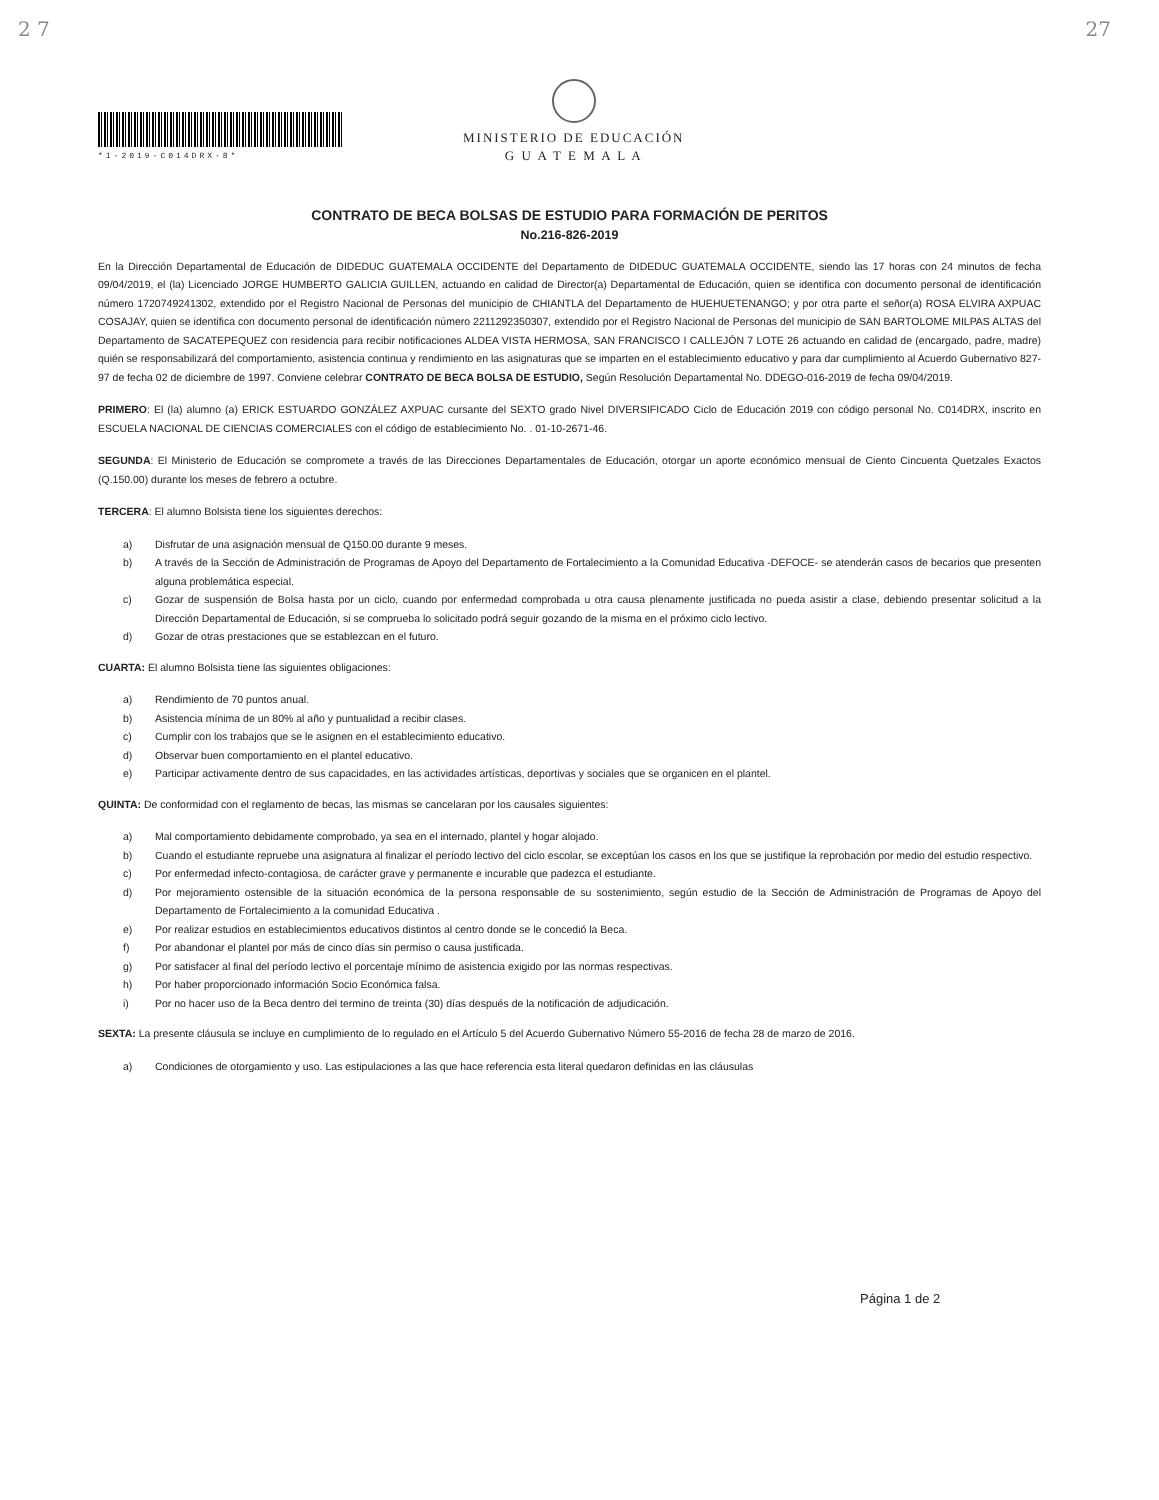2 7 27
*1-2019-C014DRX-8*
MINISTERIO DE EDUCACIÓN
G U A T E M A L A
CONTRATO DE BECA BOLSAS DE ESTUDIO PARA FORMACIÓN DE PERITOS
No.216-826-2019
En la Dirección Departamental de Educación de DIDEDUC GUATEMALA OCCIDENTE del Departamento de DIDEDUC GUATEMALA OCCIDENTE, siendo las 17 horas con 24 minutos de fecha 09/04/2019, el (la) Licenciado JORGE HUMBERTO GALICIA GUILLEN, actuando en calidad de Director(a) Departamental de Educación, quien se identifica con documento personal de identificación número 1720749241302, extendido por el Registro Nacional de Personas del municipio de CHIANTLA del Departamento de HUEHUETENANGO; y por otra parte el señor(a) ROSA ELVIRA AXPUAC COSAJAY, quien se identifica con documento personal de identificación número 2211292350307, extendido por el Registro Nacional de Personas del municipio de SAN BARTOLOME MILPAS ALTAS del Departamento de SACATEPEQUEZ con residencia para recibir notificaciones ALDEA VISTA HERMOSA, SAN FRANCISCO I CALLEJÓN 7 LOTE 26 actuando en calidad de (encargado, padre, madre) quién se responsabilizará del comportamiento, asistencia continua y rendimiento en las asignaturas que se imparten en el establecimiento educativo y para dar cumplimiento al Acuerdo Gubernativo 827-97 de fecha 02 de diciembre de 1997. Conviene celebrar CONTRATO DE BECA BOLSA DE ESTUDIO, Según Resolución Departamental No. DDEGO-016-2019 de fecha 09/04/2019.
PRIMERO: El (la) alumno (a) ERICK ESTUARDO GONZÁLEZ AXPUAC cursante del SEXTO grado Nivel DIVERSIFICADO Ciclo de Educación 2019 con código personal No. C014DRX, inscrito en ESCUELA NACIONAL DE CIENCIAS COMERCIALES con el código de establecimiento No. . 01-10-2671-46.
SEGUNDA: El Ministerio de Educación se compromete a través de las Direcciones Departamentales de Educación, otorgar un aporte económico mensual de Ciento Cincuenta Quetzales Exactos (Q.150.00) durante los meses de febrero a octubre.
TERCERA: El alumno Bolsista tiene los siguientes derechos:
a) Disfrutar de una asignación mensual de Q150.00 durante 9 meses.
b) A través de la Sección de Administración de Programas de Apoyo del Departamento de Fortalecimiento a la Comunidad Educativa -DEFOCE- se atenderán casos de becarios que presenten alguna problemática especial.
c) Gozar de suspensión de Bolsa hasta por un ciclo, cuando por enfermedad comprobada u otra causa plenamente justificada no pueda asistir a clase, debiendo presentar solicitud a la Dirección Departamental de Educación, si se comprueba lo solicitado podrá seguir gozando de la misma en el próximo ciclo lectivo.
d) Gozar de otras prestaciones que se establezcan en el futuro.
CUARTA: El alumno Bolsista tiene las siguientes obligaciones:
a) Rendimiento de 70 puntos anual.
b) Asistencia mínima de un 80% al año y puntualidad a recibir clases.
c) Cumplir con los trabajos que se le asignen en el establecimiento educativo.
d) Observar buen comportamiento en el plantel educativo.
e) Participar activamente dentro de sus capacidades, en las actividades artísticas, deportivas y sociales que se organicen en el plantel.
QUINTA: De conformidad con el reglamento de becas, las mismas se cancelaran por los causales siguientes:
a) Mal comportamiento debidamente comprobado, ya sea en el internado, plantel y hogar alojado.
b) Cuando el estudiante repruebe una asignatura al finalizar el período lectivo del ciclo escolar, se exceptúan los casos en los que se justifique la reprobación por medio del estudio respectivo.
c) Por enfermedad infecto-contagiosa, de carácter grave y permanente e incurable que padezca el estudiante.
d) Por mejoramiento ostensible de la situación económica de la persona responsable de su sostenimiento, según estudio de la Sección de Administración de Programas de Apoyo del Departamento de Fortalecimiento a la comunidad Educativa .
e) Por realizar estudios en establecimientos educativos distintos al centro donde se le concedió la Beca.
f) Por abandonar el plantel por más de cinco días sin permiso o causa justificada.
g) Por satisfacer al final del período lectivo el porcentaje mínimo de asistencia exigido por las normas respectivas.
h) Por haber proporcionado información Socio Económica falsa.
i) Por no hacer uso de la Beca dentro del termino de treinta (30) días después de la notificación de adjudicación.
SEXTA: La presente cláusula se incluye en cumplimiento de lo regulado en el Artículo 5 del Acuerdo Gubernativo Número 55-2016 de fecha 28 de marzo de 2016.
a) Condiciones de otorgamiento y uso. Las estipulaciones a las que hace referencia esta literal quedaron definidas en las cláusulas
Página 1 de 2